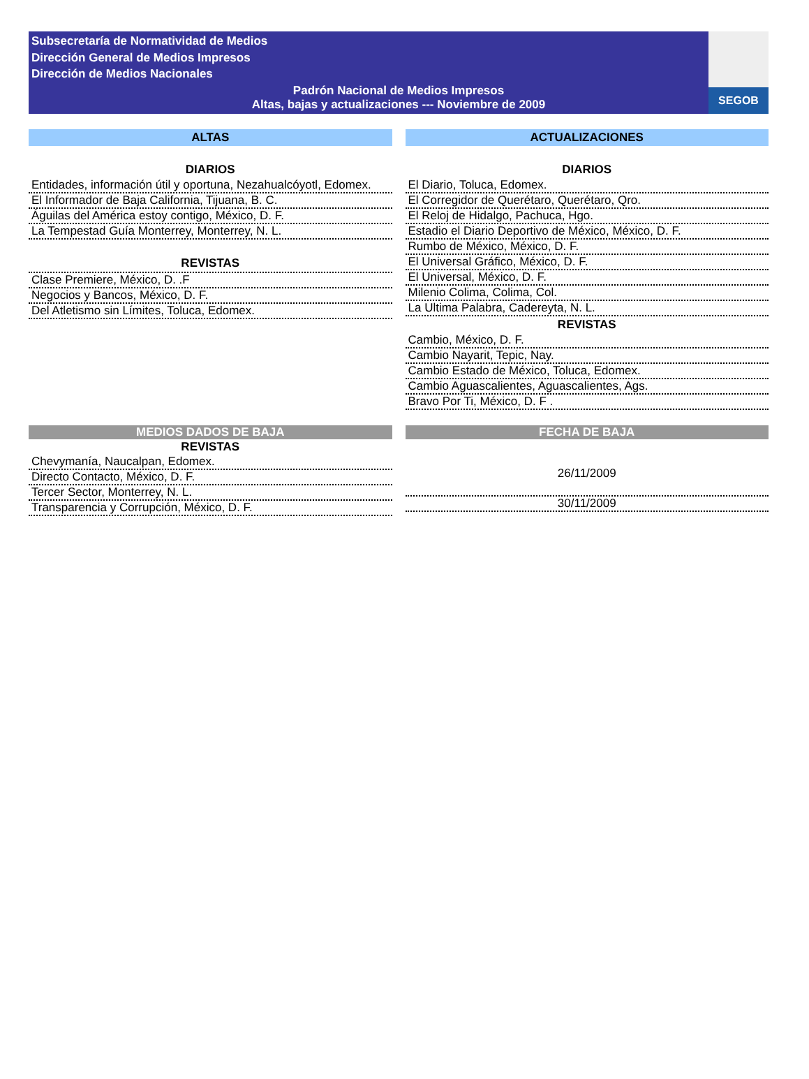Subsecretaría de Normatividad de Medios
Dirección General de Medios Impresos
Dirección de Medios Nacionales
Padrón Nacional de Medios Impresos
Altas, bajas y actualizaciones --- Noviembre de 2009
SEGOB
ALTAS
| DIARIOS |
| --- |
| Entidades, información útil y oportuna, Nezahualcóyotl, Edomex. |
| El Informador de Baja California, Tijuana, B. C. |
| Águilas del América estoy contigo, México, D. F. |
| La Tempestad Guía Monterrey, Monterrey, N. L. |
| REVISTAS |
| Clase Premiere, México, D. .F |
| Negocios y Bancos, México, D. F. |
| Del Atletismo sin Límites, Toluca, Edomex. |
ACTUALIZACIONES
| DIARIOS |
| --- |
| El Diario, Toluca, Edomex. |
| El Corregidor de Querétaro, Querétaro, Qro. |
| El Reloj de Hidalgo, Pachuca, Hgo. |
| Estadio el Diario Deportivo de México, México, D. F. |
| Rumbo de México, México, D. F. |
| El Universal Gráfico, México, D. F. |
| El Universal, México, D. F. |
| Milenio Colima, Colima, Col. |
| La Ultima Palabra, Cadereyta, N. L. |
| REVISTAS |
| Cambio, México, D. F. |
| Cambio Nayarit, Tepic, Nay. |
| Cambio Estado de México, Toluca, Edomex. |
| Cambio Aguascalientes, Aguascalientes, Ags. |
| Bravo Por Ti, México, D. F . |
MEDIOS DADOS DE BAJA
| REVISTAS |
| --- |
| Chevymanía, Naucalpan, Edomex. |
| Directo Contacto, México, D. F. |
| Tercer Sector, Monterrey, N. L. |
| Transparencia y Corrupción, México, D. F. |
FECHA DE BAJA
| 26/11/2009 |
| 30/11/2009 |